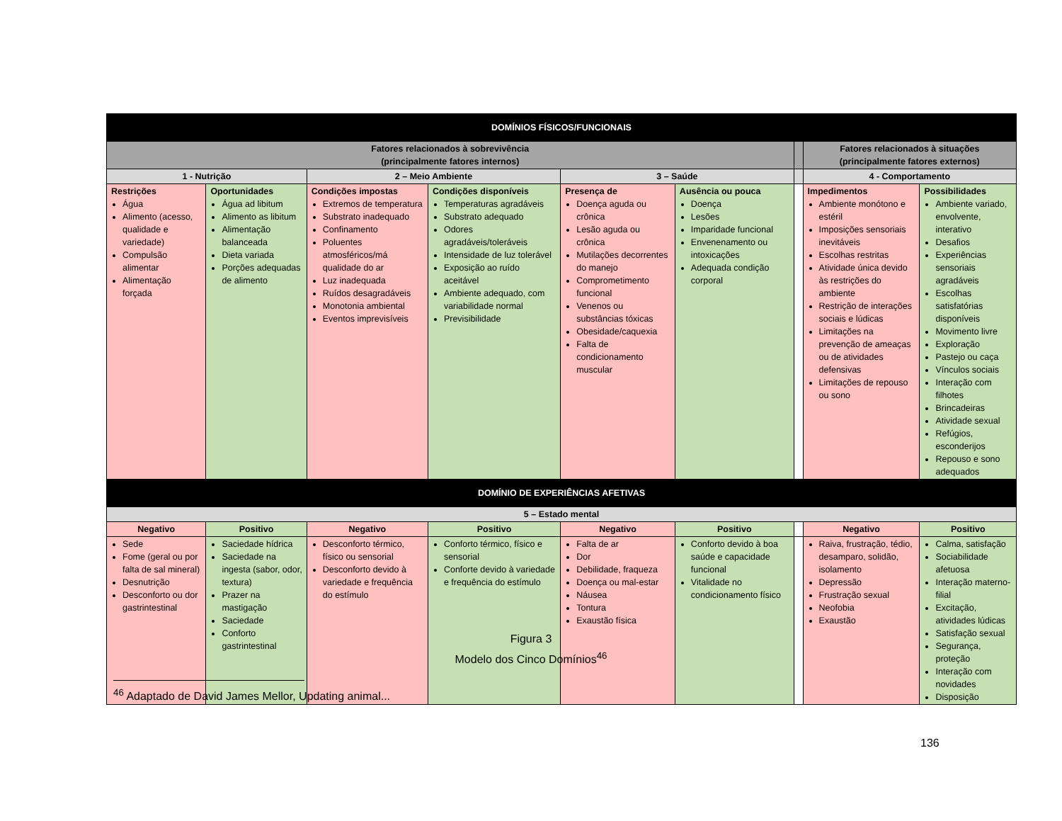| DOMÍNIOS FÍSICOS/FUNCIONAIS | | | | | | | | |
| Fatores relacionados à sobrevivência (principalmente fatores internos) | | | | | | | Fatores relacionados à situações (principalmente fatores externos) | |
| 1 - Nutrição | | 2 – Meio Ambiente | | 3 – Saúde | | | 4 - Comportamento | |
| Restrições Água Alimento (acesso, qualidade e variedade) Compulsão alimentar Alimentação forçada | Oportunidades Água ad libitum Alimento as libitum Alimentação balanceada Dieta variada Porções adequadas de alimento | Condições impostas Extremos de temperatura Substrato inadequado Confinamento Poluentes atmosféricos/má qualidade do ar Luz inadequada Ruídos desagradáveis Monotonia ambiental Eventos imprevisíveis | Condições disponíveis Temperaturas agradáveis Substrato adequado Odores agradáveis/toleráveis Intensidade de luz tolerável Exposição ao ruído aceitável Ambiente adequado, com variabilidade normal Previsibilidade | Presença de Doença aguda ou crônica Lesão aguda ou crônica Mutilações decorrentes do manejo Comprometimento funcional Venenos ou substâncias tóxicas Obesidade/caquexia Falta de condicionamento muscular | Ausência ou pouca Doença Lesões Imparidade funcional Envenenamento ou intoxicações Adequada condição corporal | | Impedimentos Ambiente monótono e estéril Imposições sensoriais inevitáveis Escolhas restritas Atividade única devido às restrições do ambiente Restrição de interações sociais e lúdicas Limitações na prevenção de ameaças ou de atividades defensivas Limitações de repouso ou sono | Possibilidades Ambiente variado, envolvente, interativo Desafios Experiências sensoriais agradáveis Escolhas satisfatórias disponíveis Movimento livre Exploração Pastejo ou caça Vínculos sociais Interação com filhotes Brincadeiras Atividade sexual Refúgios, esconderijos Repouso e sono adequados |
| DOMÍNIO DE EXPERIÊNCIAS AFETIVAS | | | | | | | | |
| 5 – Estado mental | | | | | | | | |
| Negativo | Positivo | Negativo | Positivo | Negativo | Positivo | | Negativo | Positivo |
| Sede Fome (geral ou por falta de sal mineral) Desnutrição Desconforto ou dor gastrintestinal | Saciedade hídrica Saciedade na ingesta (sabor, odor, textura) Prazer na mastigação Saciedade Conforto gastrintestinal | Desconforto térmico, físico ou sensorial Desconforto devido à variedade e frequência do estímulo | Conforto térmico, físico e sensorial Conforte devido à variedade e frequência do estímulo | Falta de ar Dor Debilidade, fraqueza Doença ou mal-estar Náusea Tontura Exaustão física | Conforto devido à boa saúde e capacidade funcional Vitalidade no condicionamento físico | | Raiva, frustração, tédio, desamparo, solidão, isolamento Depressão Frustração sexual Neofobia Exaustão | Calma, satisfação Sociabilidade afetuosa Interação materno-filial Excitação, atividades lúdicas Satisfação sexual Segurança, proteção Interação com novidades Disposição |
Figura 3
Modelo dos Cinco Domínios<sup>46</sup>
<sup>46</sup> Adaptado de David James Mellor, Updating animal...
136